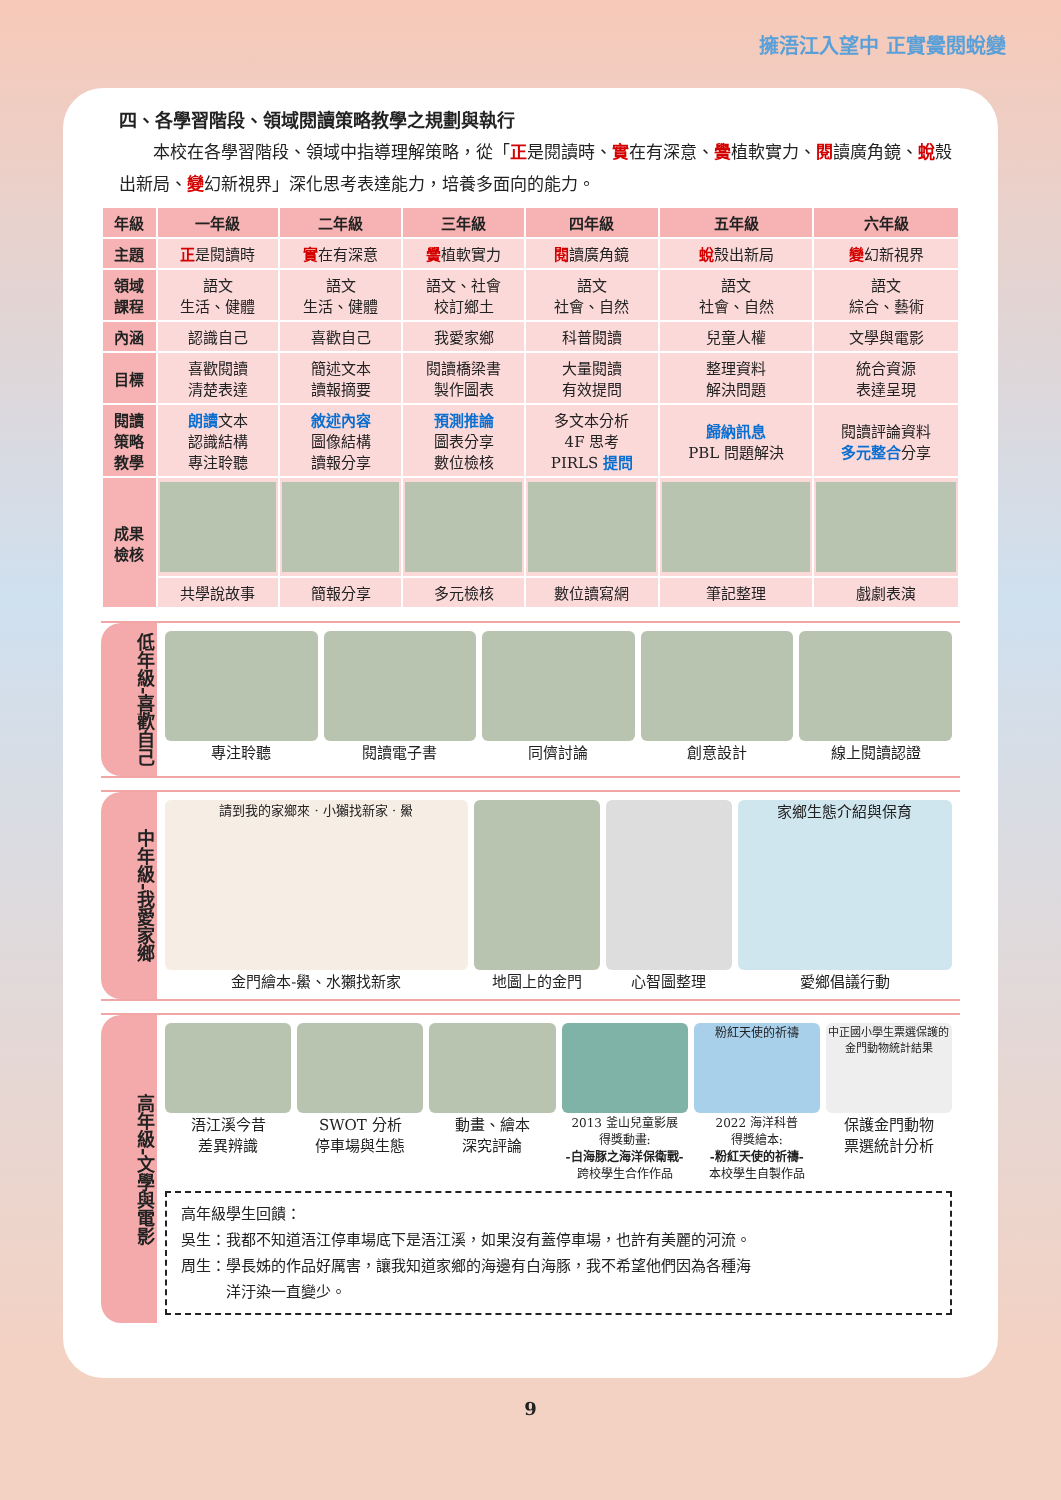擁浯江入望中 正實黌閱蛻變
四、各學習階段、領域閱讀策略教學之規劃與執行
本校在各學習階段、領域中指導理解策略，從「正是閱讀時、實在有深意、黌植軟實力、閱讀廣角鏡、蛻殼出新局、變幻新視界」深化思考表達能力，培養多面向的能力。
| 年級 | 一年級 | 二年級 | 三年級 | 四年級 | 五年級 | 六年級 |
| --- | --- | --- | --- | --- | --- | --- |
| 主題 | 正 是閱讀時 | 實 在有深意 | 黌 植軟實力 | 閱 讀廣角鏡 | 蛻 殼出新局 | 變 幻新視界 |
| 領域 課程 | 語文 生活、健體 | 語文 生活、健體 | 語文、社會 校訂鄉土 | 語文 社會、自然 | 語文 社會、自然 | 語文 綜合、藝術 |
| 內涵 | 認識自己 | 喜歡自己 | 我愛家鄉 | 科普閱讀 | 兒童人權 | 文學與電影 |
| 目標 | 喜歡閱讀 清楚表達 | 簡述文本 讀報摘要 | 閱讀橋梁書 製作圖表 | 大量閱讀 有效提問 | 整理資料 解決問題 | 統合資源 表達呈現 |
| 閱讀 策略 教學 | 朗讀 文本 認識結構 專注聆聽 | 敘述內容 圖像結構 讀報分享 | 預測推論 圖表分享 數位檢核 | 多文本分析 4F 思考 PIRLS 提問 | 歸納訊息 PBL 問題解決 | 閱讀評論資料 多元整合 分享 |
| 成果 檢核 | | | | | | |
| | 共學說故事 | 簡報分享 | 多元檢核 | 數位讀寫網 | 筆記整理 | 戲劇表演 |
低年級-喜歡自己
專注聆聽 閱讀電子書 同儕討論 創意設計 線上閱讀認證
中年級-我愛家鄉
請到我的家鄉來 · 小獺找新家 · 鱟
金門繪本-鱟、水獺找新家
地圖上的金門 心智圖整理
家鄉生態介紹與保育
愛鄉倡議行動
高年級-文學與電影
浯江溪今昔
差異辨識
SWOT 分析
停車場與生態
動畫、繪本
深究評論
2013 釜山兒童影展
得獎動畫:
-白海豚之海洋保衛戰-
跨校學生合作作品
粉紅天使的祈禱
2022 海洋科普
得獎繪本:
-粉紅天使的祈禱-
本校學生自製作品
中正國小學生票選保護的金門動物統計結果
保護金門動物
票選統計分析
高年級學生回饋：
吳生：我都不知道浯江停車場底下是浯江溪，如果沒有蓋停車場，也許有美麗的河流。
周生：學長姊的作品好厲害，讓我知道家鄉的海邊有白海豚，我不希望他們因為各種海
　　　洋汙染一直變少。
9